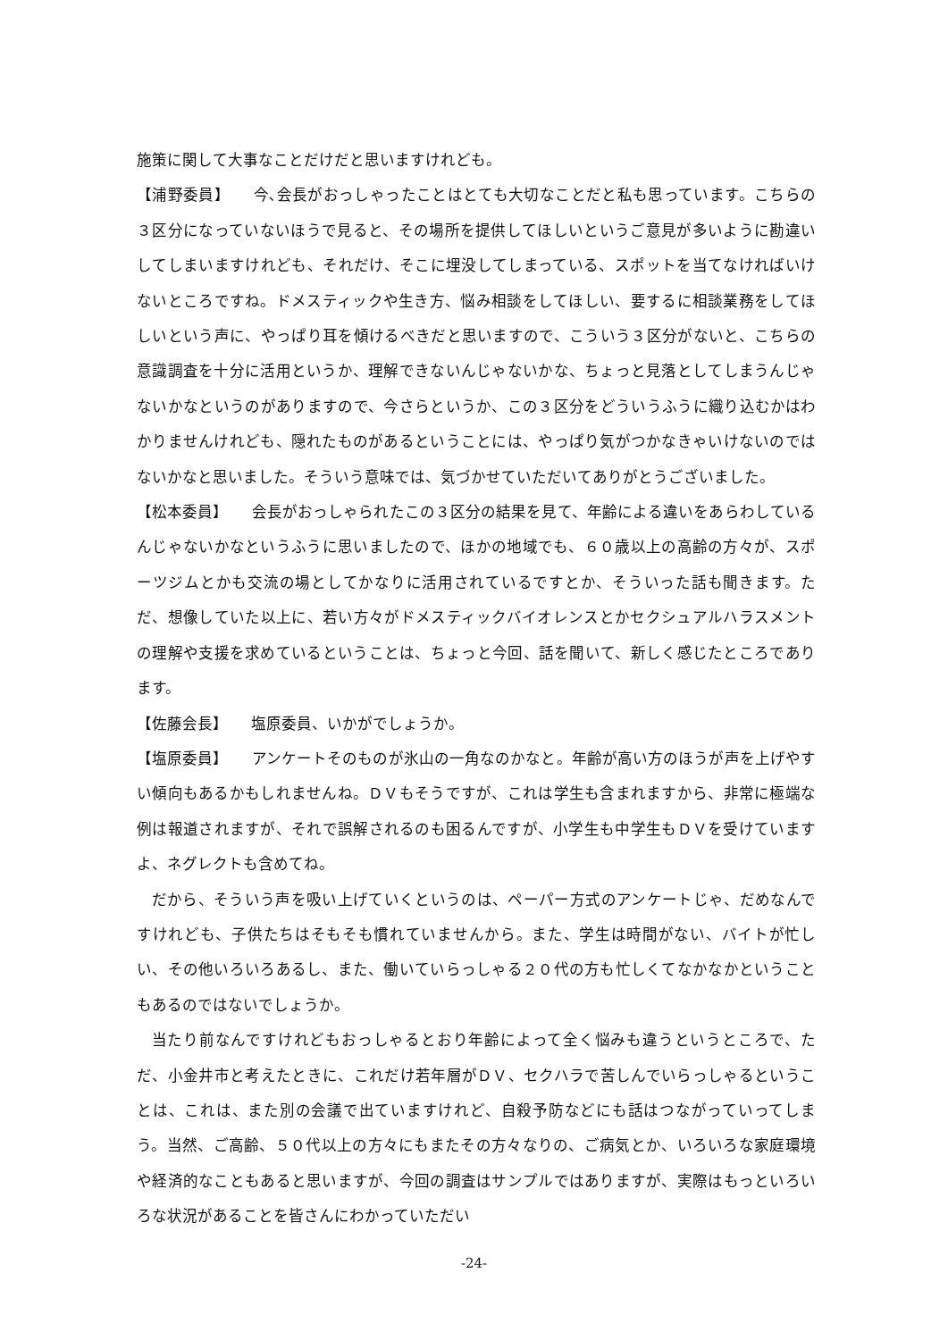施策に関して大事なことだけだと思いますけれども。
【浦野委員】　　今､会長がおっしゃったことはとても大切なことだと私も思っています。こちらの３区分になっていないほうで見ると、その場所を提供してほしいというご意見が多いように勘違いしてしまいますけれども、それだけ、そこに埋没してしまっている、スポットを当てなければいけないところですね。ドメスティックや生き方、悩み相談をしてほしい、要するに相談業務をしてほしいという声に、やっぱり耳を傾けるべきだと思いますので、こういう３区分がないと、こちらの意識調査を十分に活用というか、理解できないんじゃないかな、ちょっと見落としてしまうんじゃないかなというのがありますので、今さらというか、この３区分をどういうふうに織り込むかはわかりませんけれども、隠れたものがあるということには、やっぱり気がつかなきゃいけないのではないかなと思いました。そういう意味では、気づかせていただいてありがとうございました。
【松本委員】　　会長がおっしゃられたこの３区分の結果を見て、年齢による違いをあらわしているんじゃないかなというふうに思いましたので、ほかの地域でも、６０歳以上の高齢の方々が、スポーツジムとかも交流の場としてかなりに活用されているですとか、そういった話も聞きます。ただ、想像していた以上に、若い方々がドメスティックバイオレンスとかセクシュアルハラスメントの理解や支援を求めているということは、ちょっと今回、話を聞いて、新しく感じたところであります。
【佐藤会長】　　塩原委員、いかがでしょうか。
【塩原委員】　　アンケートそのものが氷山の一角なのかなと。年齢が高い方のほうが声を上げやすい傾向もあるかもしれませんね。ＤＶもそうですが、これは学生も含まれますから、非常に極端な例は報道されますが、それで誤解されるのも困るんですが、小学生も中学生もＤＶを受けていますよ、ネグレクトも含めてね。
だから、そういう声を吸い上げていくというのは、ペーパー方式のアンケートじゃ、だめなんですけれども、子供たちはそもそも慣れていませんから。また、学生は時間がない、バイトが忙しい、その他いろいろあるし、また、働いていらっしゃる２０代の方も忙しくてなかなかということもあるのではないでしょうか。
当たり前なんですけれどもおっしゃるとおり年齢によって全く悩みも違うというところで、ただ、小金井市と考えたときに、これだけ若年層がＤＶ、セクハラで苦しんでいらっしゃるということは、これは、また別の会議で出ていますけれど、自殺予防などにも話はつながっていってしまう。当然、ご高齢、５０代以上の方々にもまたその方々なりの、ご病気とか、いろいろな家庭環境や経済的なこともあると思いますが、今回の調査はサンプルではありますが、実際はもっといろいろな状況があることを皆さんにわかっていただい
-24-